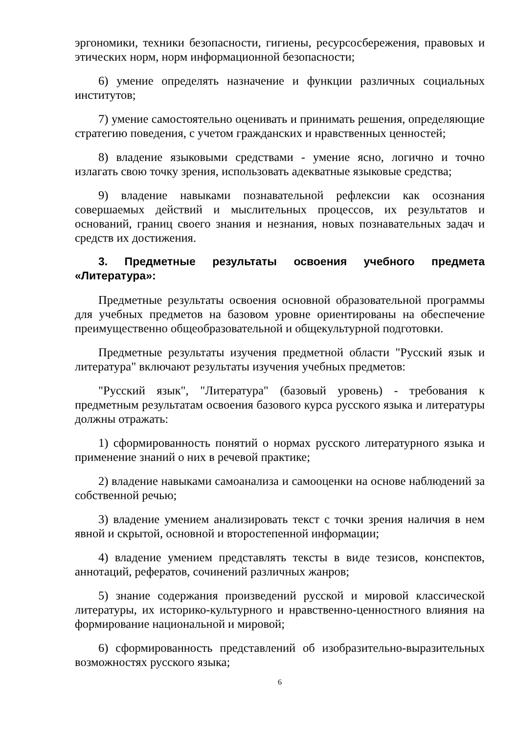эргономики, техники безопасности, гигиены, ресурсосбережения, правовых и этических норм, норм информационной безопасности;
6) умение определять назначение и функции различных социальных институтов;
7) умение самостоятельно оценивать и принимать решения, определяющие стратегию поведения, с учетом гражданских и нравственных ценностей;
8) владение языковыми средствами - умение ясно, логично и точно излагать свою точку зрения, использовать адекватные языковые средства;
9) владение навыками познавательной рефлексии как осознания совершаемых действий и мыслительных процессов, их результатов и оснований, границ своего знания и незнания, новых познавательных задач и средств их достижения.
3. Предметные результаты освоения учебного предмета «Литература»:
Предметные результаты освоения основной образовательной программы для учебных предметов на базовом уровне ориентированы на обеспечение преимущественно общеобразовательной и общекультурной подготовки.
Предметные результаты изучения предметной области "Русский язык и литература" включают результаты изучения учебных предметов:
"Русский язык", "Литература" (базовый уровень) - требования к предметным результатам освоения базового курса русского языка и литературы должны отражать:
1) сформированность понятий о нормах русского литературного языка и применение знаний о них в речевой практике;
2) владение навыками самоанализа и самооценки на основе наблюдений за собственной речью;
3) владение умением анализировать текст с точки зрения наличия в нем явной и скрытой, основной и второстепенной информации;
4) владение умением представлять тексты в виде тезисов, конспектов, аннотаций, рефератов, сочинений различных жанров;
5) знание содержания произведений русской и мировой классической литературы, их историко-культурного и нравственно-ценностного влияния на формирование национальной и мировой;
6) сформированность представлений об изобразительно-выразительных возможностях русского языка;
6